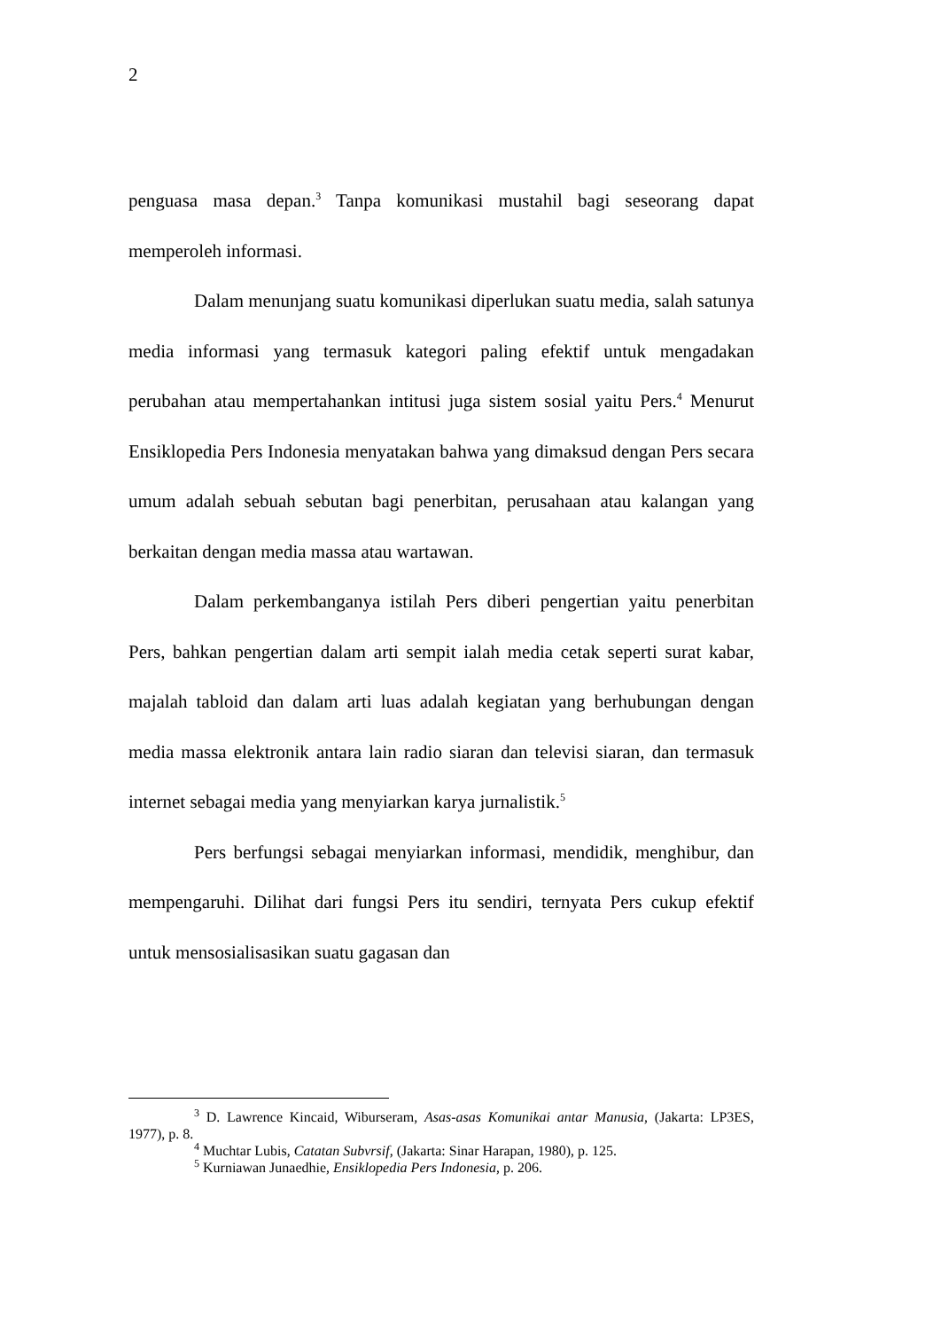2
penguasa masa depan.<sup>3</sup> Tanpa komunikasi mustahil bagi seseorang dapat memperoleh informasi.
Dalam menunjang suatu komunikasi diperlukan suatu media, salah satunya media informasi yang termasuk kategori paling efektif untuk mengadakan perubahan atau mempertahankan intitusi juga sistem sosial yaitu Pers.<sup>4</sup> Menurut Ensiklopedia Pers Indonesia menyatakan bahwa yang dimaksud dengan Pers secara umum adalah sebuah sebutan bagi penerbitan, perusahaan atau kalangan yang berkaitan dengan media massa atau wartawan.
Dalam perkembanganya istilah Pers diberi pengertian yaitu penerbitan Pers, bahkan pengertian dalam arti sempit ialah media cetak seperti surat kabar, majalah tabloid dan dalam arti luas adalah kegiatan yang berhubungan dengan media massa elektronik antara lain radio siaran dan televisi siaran, dan termasuk internet sebagai media yang menyiarkan karya jurnalistik.<sup>5</sup>
Pers berfungsi sebagai menyiarkan informasi, mendidik, menghibur, dan mempengaruhi. Dilihat dari fungsi Pers itu sendiri, ternyata Pers cukup efektif untuk mensosialisasikan suatu gagasan dan
<sup>3</sup> D. Lawrence Kincaid, Wiburseram, Asas-asas Komunikai antar Manusia, (Jakarta: LP3ES, 1977), p. 8.
<sup>4</sup> Muchtar Lubis, Catatan Subvrsif, (Jakarta: Sinar Harapan, 1980), p. 125.
<sup>5</sup> Kurniawan Junaedhie, Ensiklopedia Pers Indonesia, p. 206.